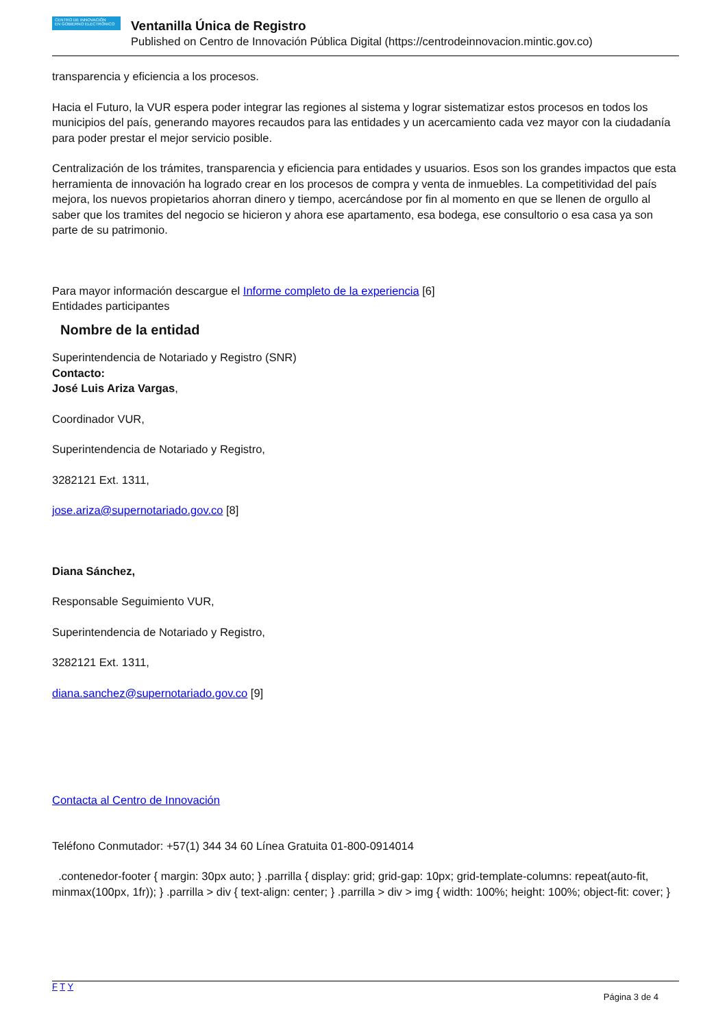CENTRO DE INNOVACIÓN
EN GOBIERNO ELECTRÓNICO
Ventanilla Única de Registro
Published on Centro de Innovación Pública Digital (https://centrodeinnovacion.mintic.gov.co)
transparencia y eficiencia a los procesos.
Hacia el Futuro, la VUR espera poder integrar las regiones al sistema y lograr sistematizar estos procesos en todos los municipios del país, generando mayores recaudos para las entidades y un acercamiento cada vez mayor con la ciudadanía para poder prestar el mejor servicio posible.
Centralización de los trámites, transparencia y eficiencia para entidades y usuarios. Esos son los grandes impactos que esta herramienta de innovación ha logrado crear en los procesos de compra y venta de inmuebles. La competitividad del país mejora, los nuevos propietarios ahorran dinero y tiempo, acercándose por fin al momento en que se llenen de orgullo al saber que los tramites del negocio se hicieron y ahora ese apartamento, esa bodega, ese consultorio o esa casa ya son parte de su patrimonio.
Para mayor información descargue el Informe completo de la experiencia [6]
Entidades participantes
Nombre de la entidad
Superintendencia de Notariado y Registro (SNR)
Contacto:
José Luis Ariza Vargas,
Coordinador VUR,
Superintendencia de Notariado y Registro,
3282121 Ext. 1311,
jose.ariza@supernotariado.gov.co [8]
Diana Sánchez,
Responsable Seguimiento VUR,
Superintendencia de Notariado y Registro,
3282121 Ext. 1311,
diana.sanchez@supernotariado.gov.co [9]
Contacta al Centro de Innovación
Teléfono Conmutador: +57(1) 344 34 60 Línea Gratuita 01-800-0914014
.contenedor-footer { margin: 30px auto; } .parrilla { display: grid; grid-gap: 10px; grid-template-columns: repeat(auto-fit, minmax(100px, 1fr)); } .parrilla > div { text-align: center; } .parrilla > div > img { width: 100%; height: 100%; object-fit: cover; }
F T Y
Página 3 de 4